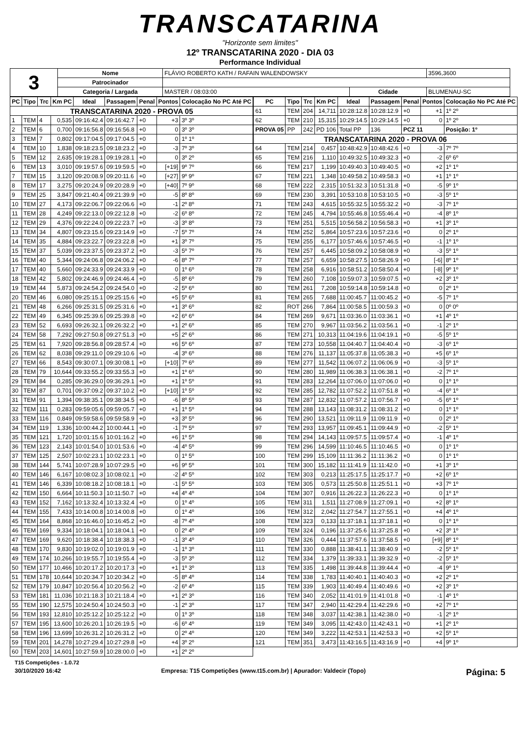TRANSCATARINA
"Horizonte sem limites"
12º TRANSCATARINA 2020 - DIA 03
Performance Individual
| 3 | Nome | FLÁVIO ROBERTO KATH / RAFAIN WALENDOWSKY | | | 3596,3600 |
| | Patrocinador | | | | |
| | Categoria / Largada | MASTER / 08:03:00 | Cidade | BLUMENAU-SC | |
| PC | Tipo | Trc | Km PC | Ideal | Passagem | Penal | Pontos | Colocação No PC Até PC |
| --- | --- | --- | --- | --- | --- | --- | --- | --- |
| TRANSCATARINA 2020 - PROVA 05 | | | | | | | | |
| 1 | TEM | 4 | 0,535 | 09:16:42.4 | 09:16:42.7 | +0 | +3 | 3º 3º |
| 2 | TEM | 6 | 0,700 | 09:16:56.8 | 09:16:56.8 | +0 | 0 | 3º 3º |
| 3 | TEM | 7 | 0,802 | 09:17:04.5 | 09:17:04.5 | +0 | 0 | 1º 1º |
| 4 | TEM | 10 | 1,838 | 09:18:23.5 | 09:18:23.2 | +0 | -3 | 7º 3º |
| 5 | TEM | 12 | 2,635 | 09:19:28.1 | 09:19:28.1 | +0 | 0 | 3º 2º |
| 6 | TEM | 13 | 3,010 | 09:19:57.6 | 09:19:59.5 | +0 | [+19] | 9º 7º |
| 7 | TEM | 15 | 3,120 | 09:20:08.9 | 09:20:11.6 | +0 | [+27] | 9º 9º |
| 8 | TEM | 17 | 3,275 | 09:20:24.9 | 09:20:28.9 | +0 | [+40] | 7º 9º |
| 9 | TEM | 25 | 3,847 | 09:21:40.4 | 09:21:39.9 | +0 | -5 | 8º 8º |
| 10 | TEM | 27 | 4,173 | 09:22:06.7 | 09:22:06.6 | +0 | -1 | 2º 8º |
| 11 | TEM | 28 | 4,249 | 09:22:13.0 | 09:22:12.8 | +0 | -2 | 6º 8º |
| 12 | TEM | 29 | 4,376 | 09:22:24.0 | 09:22:23.7 | +0 | -3 | 3º 8º |
| 13 | TEM | 34 | 4,807 | 09:23:15.6 | 09:23:14.9 | +0 | -7 | 5º 7º |
| 14 | TEM | 35 | 4,884 | 09:23:22.7 | 09:23:22.8 | +0 | +1 | 3º 7º |
| 15 | TEM | 37 | 5,039 | 09:23:37.5 | 09:23:37.2 | +0 | -3 | 5º 7º |
| 16 | TEM | 40 | 5,344 | 09:24:06.8 | 09:24:06.2 | +0 | -6 | 8º 7º |
| 17 | TEM | 40 | 5,660 | 09:24:33.9 | 09:24:33.9 | +0 | 0 | 1º 6º |
| 18 | TEM | 42 | 5,802 | 09:24:46.9 | 09:24:46.4 | +0 | -5 | 8º 6º |
| 19 | TEM | 44 | 5,873 | 09:24:54.2 | 09:24:54.0 | +0 | -2 | 5º 6º |
| 20 | TEM | 46 | 6,080 | 09:25:15.1 | 09:25:15.6 | +0 | +5 | 5º 6º |
| 21 | TEM | 48 | 6,266 | 09:25:31.5 | 09:25:31.6 | +0 | +1 | 3º 6º |
| 22 | TEM | 49 | 6,345 | 09:25:39.6 | 09:25:39.8 | +0 | +2 | 6º 6º |
| 23 | TEM | 52 | 6,693 | 09:26:32.1 | 09:26:32.2 | +0 | +1 | 2º 6º |
| 24 | TEM | 58 | 7,292 | 09:27:50.8 | 09:27:51.3 | +0 | +5 | 2º 6º |
| 25 | TEM | 61 | 7,920 | 09:28:56.8 | 09:28:57.4 | +0 | +6 | 5º 6º |
| 26 | TEM | 62 | 8,038 | 09:29:11.0 | 09:29:10.6 | +0 | -4 | 3º 6º |
| 27 | TEM | 66 | 8,543 | 09:30:07.1 | 09:30:08.1 | +0 | [+10] | 7º 6º |
| 28 | TEM | 79 | 10,644 | 09:33:55.2 | 09:33:55.3 | +0 | +1 | 1º 6º |
| 29 | TEM | 84 | 0,285 | 09:36:29.0 | 09:36:29.1 | +0 | +1 | 1º 5º |
| 30 | TEM | 87 | 0,701 | 09:37:09.2 | 09:37:10.2 | +0 | [+10] | 1º 5º |
| 31 | TEM | 91 | 1,394 | 09:38:35.1 | 09:38:34.5 | +0 | -6 | 8º 5º |
| 32 | TEM | 111 | 0,283 | 09:59:05.6 | 09:59:05.7 | +0 | +1 | 1º 5º |
| 33 | TEM | 116 | 0,849 | 09:59:58.6 | 09:59:58.9 | +0 | +3 | 3º 5º |
| 34 | TEM | 119 | 1,336 | 10:00:44.2 | 10:00:44.1 | +0 | -1 | 7º 5º |
| 35 | TEM | 121 | 1,720 | 10:01:15.6 | 10:01:16.2 | +0 | +6 | 1º 5º |
| 36 | TEM | 123 | 2,143 | 10:01:54.0 | 10:01:53.6 | +0 | -4 | 4º 5º |
| 37 | TEM | 125 | 2,507 | 10:02:23.1 | 10:02:23.1 | +0 | 0 | 1º 5º |
| 38 | TEM | 144 | 5,741 | 10:07:28.9 | 10:07:29.5 | +0 | +6 | 9º 5º |
| 40 | TEM | 146 | 6,167 | 10:08:02.3 | 10:08:02.1 | +0 | -2 | 4º 5º |
| 41 | TEM | 146 | 6,339 | 10:08:18.2 | 10:08:18.1 | +0 | -1 | 5º 5º |
| 42 | TEM | 150 | 6,664 | 10:11:50.3 | 10:11:50.7 | +0 | +4 | 4º 4º |
| 43 | TEM | 152 | 7,162 | 10:13:32.4 | 10:13:32.4 | +0 | 0 | 1º 4º |
| 44 | TEM | 155 | 7,433 | 10:14:00.8 | 10:14:00.8 | +0 | 0 | 1º 4º |
| 45 | TEM | 164 | 8,868 | 10:16:46.0 | 10:16:45.2 | +0 | -8 | 7º 4º |
| 46 | TEM | 169 | 9,334 | 10:18:04.1 | 10:18:04.1 | +0 | 0 | 2º 4º |
| 47 | TEM | 169 | 9,620 | 10:18:38.4 | 10:18:38.3 | +0 | -1 | 3º 4º |
| 48 | TEM | 170 | 9,830 | 10:19:02.0 | 10:19:01.9 | +0 | -1 | 1º 3º |
| 49 | TEM | 174 | 10,266 | 10:19:55.7 | 10:19:55.4 | +0 | -3 | 5º 3º |
| 50 | TEM | 177 | 10,466 | 10:20:17.2 | 10:20:17.3 | +0 | +1 | 1º 3º |
| 51 | TEM | 178 | 10,644 | 10:20:34.7 | 10:20:34.2 | +0 | -5 | 8º 4º |
| 52 | TEM | 179 | 10,847 | 10:20:56.4 | 10:20:56.2 | +0 | -2 | 6º 4º |
| 53 | TEM | 181 | 11,036 | 10:21:18.3 | 10:21:18.4 | +0 | +1 | 2º 3º |
| 55 | TEM | 190 | 12,575 | 10:24:50.4 | 10:24:50.3 | +0 | -1 | 2º 3º |
| 56 | TEM | 193 | 12,810 | 10:25:12.2 | 10:25:12.2 | +0 | 0 | 1º 3º |
| 57 | TEM | 195 | 13,600 | 10:26:20.1 | 10:26:19.5 | +0 | -6 | 6º 4º |
| 58 | TEM | 196 | 13,699 | 10:26:31.2 | 10:26:31.2 | +0 | 0 | 2º 4º |
| 59 | TEM | 201 | 14,278 | 10:27:29.4 | 10:27:29.8 | +0 | +4 | 3º 2º |
| 60 | TEM | 203 | 14,601 | 10:27:59.9 | 10:28:00.0 | +0 | +1 | 2º 2º |
| PC | Tipo | Trc | Km PC | Ideal | Passagem | Penal | Pontos | Colocação No PC Até PC |
| --- | --- | --- | --- | --- | --- | --- | --- | --- |
| 61 | TEM | 204 | 14,711 | 10:28:12.8 | 10:28:12.9 | +0 | +1 | 1º 2º |
| 62 | TEM | 210 | 15,315 | 10:29:14.5 | 10:29:14.5 | +0 | 0 | 1º 2º |
| PROVA 05 | PP | 242 | PD 106 | Total PP | 136 | PCZ 11 | | Posição: 1º |
| TRANSCATARINA 2020 - PROVA 06 | | | | | | | | |
| 64 | TEM | 214 | 0,457 | 10:48:42.9 | 10:48:42.6 | +0 | -3 | 7º 7º |
| 65 | TEM | 216 | 1,110 | 10:49:32.5 | 10:49:32.3 | +0 | -2 | 6º 6º |
| 66 | TEM | 217 | 1,199 | 10:49:40.3 | 10:49:40.5 | +0 | +2 | 1º 1º |
| 67 | TEM | 221 | 1,348 | 10:49:58.2 | 10:49:58.3 | +0 | +1 | 1º 1º |
| 68 | TEM | 222 | 2,315 | 10:51:32.3 | 10:51:31.8 | +0 | -5 | 9º 1º |
| 69 | TEM | 230 | 3,391 | 10:53:10.8 | 10:53:10.5 | +0 | -3 | 5º 1º |
| 71 | TEM | 243 | 4,615 | 10:55:32.5 | 10:55:32.2 | +0 | -3 | 7º 1º |
| 72 | TEM | 245 | 4,794 | 10:55:46.8 | 10:55:46.4 | +0 | -4 | 8º 1º |
| 73 | TEM | 251 | 5,515 | 10:56:58.2 | 10:56:58.3 | +0 | +1 | 3º 1º |
| 74 | TEM | 252 | 5,864 | 10:57:23.6 | 10:57:23.6 | +0 | 0 | 2º 1º |
| 75 | TEM | 255 | 6,177 | 10:57:46.6 | 10:57:46.5 | +0 | -1 | 1º 1º |
| 76 | TEM | 257 | 6,445 | 10:58:09.2 | 10:58:08.9 | +0 | -3 | 5º 1º |
| 77 | TEM | 257 | 6,659 | 10:58:27.5 | 10:58:26.9 | +0 | [-6] | 8º 1º |
| 78 | TEM | 258 | 6,916 | 10:58:51.2 | 10:58:50.4 | +0 | [-8] | 9º 1º |
| 79 | TEM | 260 | 7,108 | 10:59:07.3 | 10:59:07.5 | +0 | +2 | 3º 1º |
| 80 | TEM | 261 | 7,208 | 10:59:14.8 | 10:59:14.8 | +0 | 0 | 2º 1º |
| 81 | TEM | 265 | 7,688 | 11:00:45.7 | 11:00:45.2 | +0 | -5 | 7º 1º |
| 82 | ROT | 266 | 7,864 | 11:00:58.5 | 11:00:59.3 | +0 | 0 | 0º 0º |
| 84 | TEM | 269 | 9,671 | 11:03:36.0 | 11:03:36.1 | +0 | +1 | 4º 1º |
| 85 | TEM | 270 | 9,967 | 11:03:56.2 | 11:03:56.1 | +0 | -1 | 2º 1º |
| 86 | TEM | 271 | 10,313 | 11:04:19.6 | 11:04:19.1 | +0 | -5 | 5º 1º |
| 87 | TEM | 273 | 10,558 | 11:04:40.7 | 11:04:40.4 | +0 | -3 | 6º 1º |
| 88 | TEM | 276 | 11,137 | 11:05:37.8 | 11:05:38.3 | +0 | +5 | 6º 1º |
| 89 | TEM | 277 | 11,542 | 11:06:07.2 | 11:06:06.9 | +0 | -3 | 5º 1º |
| 90 | TEM | 280 | 11,989 | 11:06:38.3 | 11:06:38.1 | +0 | -2 | 7º 1º |
| 91 | TEM | 283 | 12,264 | 11:07:06.0 | 11:07:06.0 | +0 | 0 | 1º 1º |
| 92 | TEM | 285 | 12,782 | 11:07:52.2 | 11:07:51.8 | +0 | -4 | 6º 1º |
| 93 | TEM | 287 | 12,832 | 11:07:57.2 | 11:07:56.7 | +0 | -5 | 6º 1º |
| 94 | TEM | 288 | 13,143 | 11:08:31.2 | 11:08:31.2 | +0 | 0 | 1º 1º |
| 96 | TEM | 290 | 13,521 | 11:09:11.9 | 11:09:11.9 | +0 | 0 | 2º 1º |
| 97 | TEM | 293 | 13,957 | 11:09:45.1 | 11:09:44.9 | +0 | -2 | 5º 1º |
| 98 | TEM | 294 | 14,143 | 11:09:57.5 | 11:09:57.4 | +0 | -1 | 4º 1º |
| 99 | TEM | 296 | 14,599 | 11:10:46.5 | 11:10:46.5 | +0 | 0 | 1º 1º |
| 100 | TEM | 299 | 15,109 | 11:11:36.2 | 11:11:36.2 | +0 | 0 | 1º 1º |
| 101 | TEM | 300 | 15,182 | 11:11:41.9 | 11:11:42.0 | +0 | +1 | 3º 1º |
| 102 | TEM | 303 | 0,213 | 11:25:17.5 | 11:25:17.7 | +0 | +2 | 6º 1º |
| 103 | TEM | 305 | 0,573 | 11:25:50.8 | 11:25:51.1 | +0 | +3 | 7º 1º |
| 104 | TEM | 307 | 0,916 | 11:26:22.3 | 11:26:22.3 | +0 | 0 | 1º 1º |
| 105 | TEM | 311 | 1,511 | 11:27:08.9 | 11:27:09.1 | +0 | +2 | 8º 1º |
| 106 | TEM | 312 | 2,042 | 11:27:54.7 | 11:27:55.1 | +0 | +4 | 4º 1º |
| 108 | TEM | 323 | 0,133 | 11:37:18.1 | 11:37:18.1 | +0 | 0 | 1º 1º |
| 109 | TEM | 324 | 0,196 | 11:37:25.6 | 11:37:25.8 | +0 | +2 | 3º 1º |
| 110 | TEM | 326 | 0,444 | 11:37:57.6 | 11:37:58.5 | +0 | [+9] | 8º 1º |
| 111 | TEM | 330 | 0,888 | 11:38:41.1 | 11:38:40.9 | +0 | -2 | 5º 1º |
| 112 | TEM | 334 | 1,379 | 11:39:33.1 | 11:39:32.9 | +0 | -2 | 5º 1º |
| 113 | TEM | 335 | 1,498 | 11:39:44.8 | 11:39:44.4 | +0 | -4 | 9º 1º |
| 114 | TEM | 338 | 1,783 | 11:40:40.1 | 11:40:40.3 | +0 | +2 | 2º 1º |
| 115 | TEM | 339 | 1,903 | 11:40:49.4 | 11:40:49.6 | +0 | +2 | 3º 1º |
| 116 | TEM | 340 | 2,052 | 11:41:01.9 | 11:41:01.8 | +0 | -1 | 4º 1º |
| 117 | TEM | 347 | 2,940 | 11:42:29.4 | 11:42:29.6 | +0 | +2 | 7º 1º |
| 118 | TEM | 348 | 3,037 | 11:42:38.1 | 11:42:38.0 | +0 | -1 | 2º 1º |
| 119 | TEM | 349 | 3,095 | 11:42:43.0 | 11:42:43.1 | +0 | +1 | 2º 1º |
| 120 | TEM | 349 | 3,222 | 11:42:53.1 | 11:42:53.3 | +0 | +2 | 5º 1º |
| 121 | TEM | 351 | 3,473 | 11:43:16.5 | 11:43:16.9 | +0 | +4 | 9º 1º |
T15 Competições - 1.0.72
30/10/2020 16:42 Empresa: T15 Competições (www.t15.com.br) | Apurador: Valdecir (Topo) Página: 5